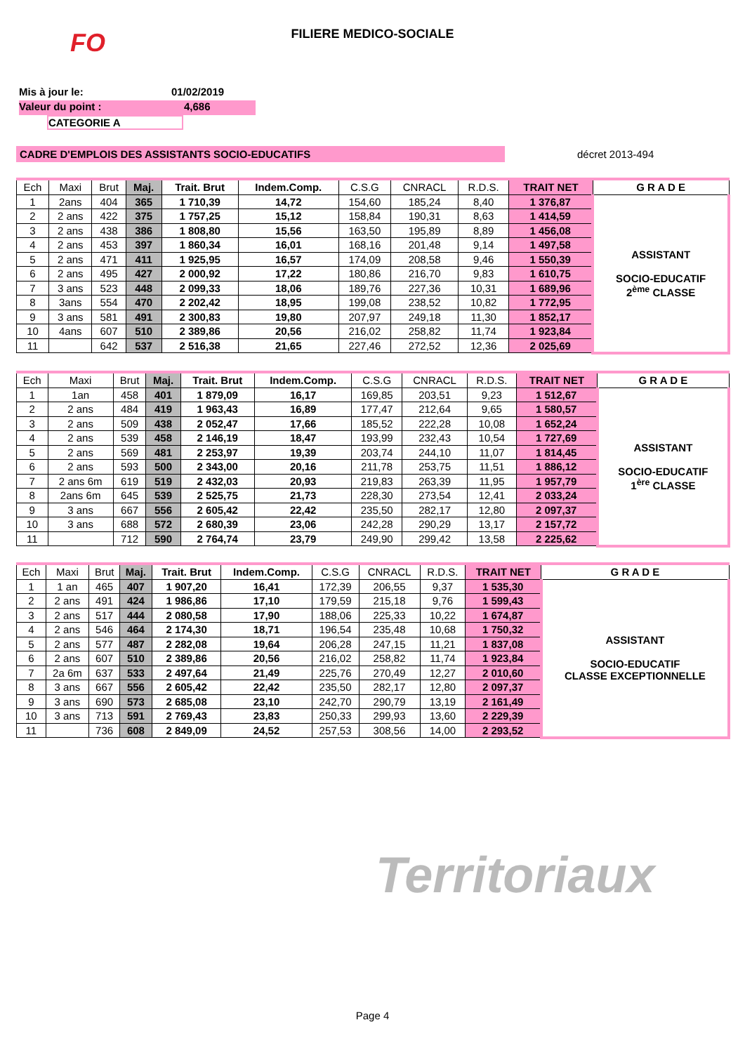FILIERE MEDICO-SOCIALE
FO
Mis à jour le: 01/02/2019
Valeur du point : 4,686
CATEGORIE A
CADRE D'EMPLOIS DES ASSISTANTS SOCIO-EDUCATIFS décret 2013-494
| Ech | Maxi | Brut | Maj. | Trait. Brut | Indem.Comp. | C.S.G | CNRACL | R.D.S. | TRAIT NET | G R A D E |
| --- | --- | --- | --- | --- | --- | --- | --- | --- | --- | --- |
| 1 | 2ans | 404 | 365 | 1 710,39 | 14,72 | 154,60 | 185,24 | 8,40 | 1 376,87 | ASSISTANT SOCIO-EDUCATIF 2<sup>ème</sup> CLASSE |
| 2 | 2 ans | 422 | 375 | 1 757,25 | 15,12 | 158,84 | 190,31 | 8,63 | 1 414,59 | |
| 3 | 2 ans | 438 | 386 | 1 808,80 | 15,56 | 163,50 | 195,89 | 8,89 | 1 456,08 | |
| 4 | 2 ans | 453 | 397 | 1 860,34 | 16,01 | 168,16 | 201,48 | 9,14 | 1 497,58 | |
| 5 | 2 ans | 471 | 411 | 1 925,95 | 16,57 | 174,09 | 208,58 | 9,46 | 1 550,39 | |
| 6 | 2 ans | 495 | 427 | 2 000,92 | 17,22 | 180,86 | 216,70 | 9,83 | 1 610,75 | |
| 7 | 3 ans | 523 | 448 | 2 099,33 | 18,06 | 189,76 | 227,36 | 10,31 | 1 689,96 | |
| 8 | 3ans | 554 | 470 | 2 202,42 | 18,95 | 199,08 | 238,52 | 10,82 | 1 772,95 | |
| 9 | 3 ans | 581 | 491 | 2 300,83 | 19,80 | 207,97 | 249,18 | 11,30 | 1 852,17 | |
| 10 | 4ans | 607 | 510 | 2 389,86 | 20,56 | 216,02 | 258,82 | 11,74 | 1 923,84 | |
| 11 | | 642 | 537 | 2 516,38 | 21,65 | 227,46 | 272,52 | 12,36 | 2 025,69 | |
| Ech | Maxi | Brut | Maj. | Trait. Brut | Indem.Comp. | C.S.G | CNRACL | R.D.S. | TRAIT NET | G R A D E |
| --- | --- | --- | --- | --- | --- | --- | --- | --- | --- | --- |
| 1 | 1an | 458 | 401 | 1 879,09 | 16,17 | 169,85 | 203,51 | 9,23 | 1 512,67 | ASSISTANT SOCIO-EDUCATIF 1<sup>ère</sup> CLASSE |
| 2 | 2 ans | 484 | 419 | 1 963,43 | 16,89 | 177,47 | 212,64 | 9,65 | 1 580,57 | |
| 3 | 2 ans | 509 | 438 | 2 052,47 | 17,66 | 185,52 | 222,28 | 10,08 | 1 652,24 | |
| 4 | 2 ans | 539 | 458 | 2 146,19 | 18,47 | 193,99 | 232,43 | 10,54 | 1 727,69 | |
| 5 | 2 ans | 569 | 481 | 2 253,97 | 19,39 | 203,74 | 244,10 | 11,07 | 1 814,45 | |
| 6 | 2 ans | 593 | 500 | 2 343,00 | 20,16 | 211,78 | 253,75 | 11,51 | 1 886,12 | |
| 7 | 2 ans 6m | 619 | 519 | 2 432,03 | 20,93 | 219,83 | 263,39 | 11,95 | 1 957,79 | |
| 8 | 2ans 6m | 645 | 539 | 2 525,75 | 21,73 | 228,30 | 273,54 | 12,41 | 2 033,24 | |
| 9 | 3 ans | 667 | 556 | 2 605,42 | 22,42 | 235,50 | 282,17 | 12,80 | 2 097,37 | |
| 10 | 3 ans | 688 | 572 | 2 680,39 | 23,06 | 242,28 | 290,29 | 13,17 | 2 157,72 | |
| 11 | | 712 | 590 | 2 764,74 | 23,79 | 249,90 | 299,42 | 13,58 | 2 225,62 | |
| Ech | Maxi | Brut | Maj. | Trait. Brut | Indem.Comp. | C.S.G | CNRACL | R.D.S. | TRAIT NET | G R A D E |
| --- | --- | --- | --- | --- | --- | --- | --- | --- | --- | --- |
| 1 | 1 an | 465 | 407 | 1 907,20 | 16,41 | 172,39 | 206,55 | 9,37 | 1 535,30 | ASSISTANT SOCIO-EDUCATIF CLASSE EXCEPTIONNELLE |
| 2 | 2 ans | 491 | 424 | 1 986,86 | 17,10 | 179,59 | 215,18 | 9,76 | 1 599,43 | |
| 3 | 2 ans | 517 | 444 | 2 080,58 | 17,90 | 188,06 | 225,33 | 10,22 | 1 674,87 | |
| 4 | 2 ans | 546 | 464 | 2 174,30 | 18,71 | 196,54 | 235,48 | 10,68 | 1 750,32 | |
| 5 | 2 ans | 577 | 487 | 2 282,08 | 19,64 | 206,28 | 247,15 | 11,21 | 1 837,08 | |
| 6 | 2 ans | 607 | 510 | 2 389,86 | 20,56 | 216,02 | 258,82 | 11,74 | 1 923,84 | |
| 7 | 2a 6m | 637 | 533 | 2 497,64 | 21,49 | 225,76 | 270,49 | 12,27 | 2 010,60 | |
| 8 | 3 ans | 667 | 556 | 2 605,42 | 22,42 | 235,50 | 282,17 | 12,80 | 2 097,37 | |
| 9 | 3 ans | 690 | 573 | 2 685,08 | 23,10 | 242,70 | 290,79 | 13,19 | 2 161,49 | |
| 10 | 3 ans | 713 | 591 | 2 769,43 | 23,83 | 250,33 | 299,93 | 13,60 | 2 229,39 | |
| 11 | | 736 | 608 | 2 849,09 | 24,52 | 257,53 | 308,56 | 14,00 | 2 293,52 | |
Territoriaux
Page 4